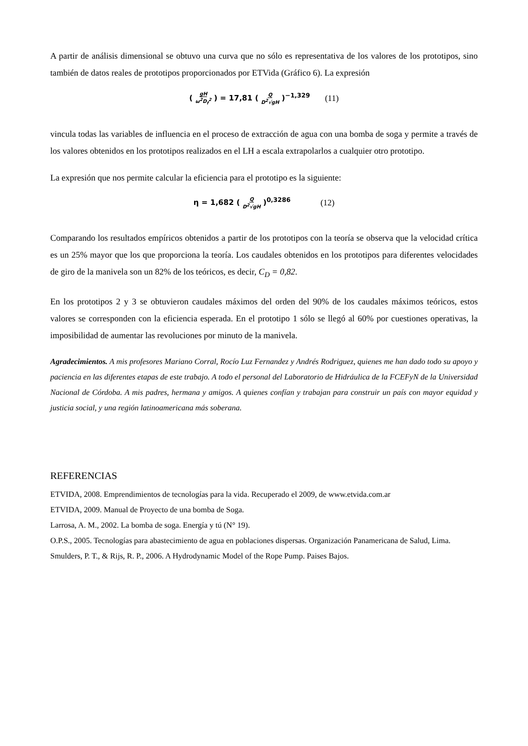A partir de análisis dimensional se obtuvo una curva que no sólo es representativa de los valores de los prototipos, sino también de datos reales de prototipos proporcionados por ETVida (Gráfico 6). La expresión
( gH ω<sup>2</sup>D<sub>f</sub><sup>2</sup> ) = 17,81 ( Q D<sup>2</sup>√gH )<sup>−1,329</sup> (11)
vincula todas las variables de influencia en el proceso de extracción de agua con una bomba de soga y permite a través de los valores obtenidos en los prototipos realizados en el LH a escala extrapolarlos a cualquier otro prototipo.
La expresión que nos permite calcular la eficiencia para el prototipo es la siguiente:
η = 1,682 ( Q D<sup>2</sup>√gH )<sup>0,3286</sup> (12)
Comparando los resultados empíricos obtenidos a partir de los prototipos con la teoría se observa que la velocidad crítica es un 25% mayor que los que proporciona la teoría. Los caudales obtenidos en los prototipos para diferentes velocidades de giro de la manivela son un 82% de los teóricos, es decir, C<sub>D</sub> = 0,82.
En los prototipos 2 y 3 se obtuvieron caudales máximos del orden del 90% de los caudales máximos teóricos, estos valores se corresponden con la eficiencia esperada. En el prototipo 1 sólo se llegó al 60% por cuestiones operativas, la imposibilidad de aumentar las revoluciones por minuto de la manivela.
Agradecimientos. A mis profesores Mariano Corral, Rocío Luz Fernandez y Andrés Rodriguez, quienes me han dado todo su apoyo y paciencia en las diferentes etapas de este trabajo. A todo el personal del Laboratorio de Hidráulica de la FCEFyN de la Universidad Nacional de Córdoba. A mis padres, hermana y amigos. A quienes confían y trabajan para construir un país con mayor equidad y justicia social, y una región latinoamericana más soberana.
REFERENCIAS
ETVIDA, 2008. Emprendimientos de tecnologías para la vida. Recuperado el 2009, de www.etvida.com.ar
ETVIDA, 2009. Manual de Proyecto de una bomba de Soga.
Larrosa, A. M., 2002. La bomba de soga. Energía y tú (N° 19).
O.P.S., 2005. Tecnologías para abastecimiento de agua en poblaciones dispersas. Organización Panamericana de Salud, Lima.
Smulders, P. T., & Rijs, R. P., 2006. A Hydrodynamic Model of the Rope Pump. Paises Bajos.